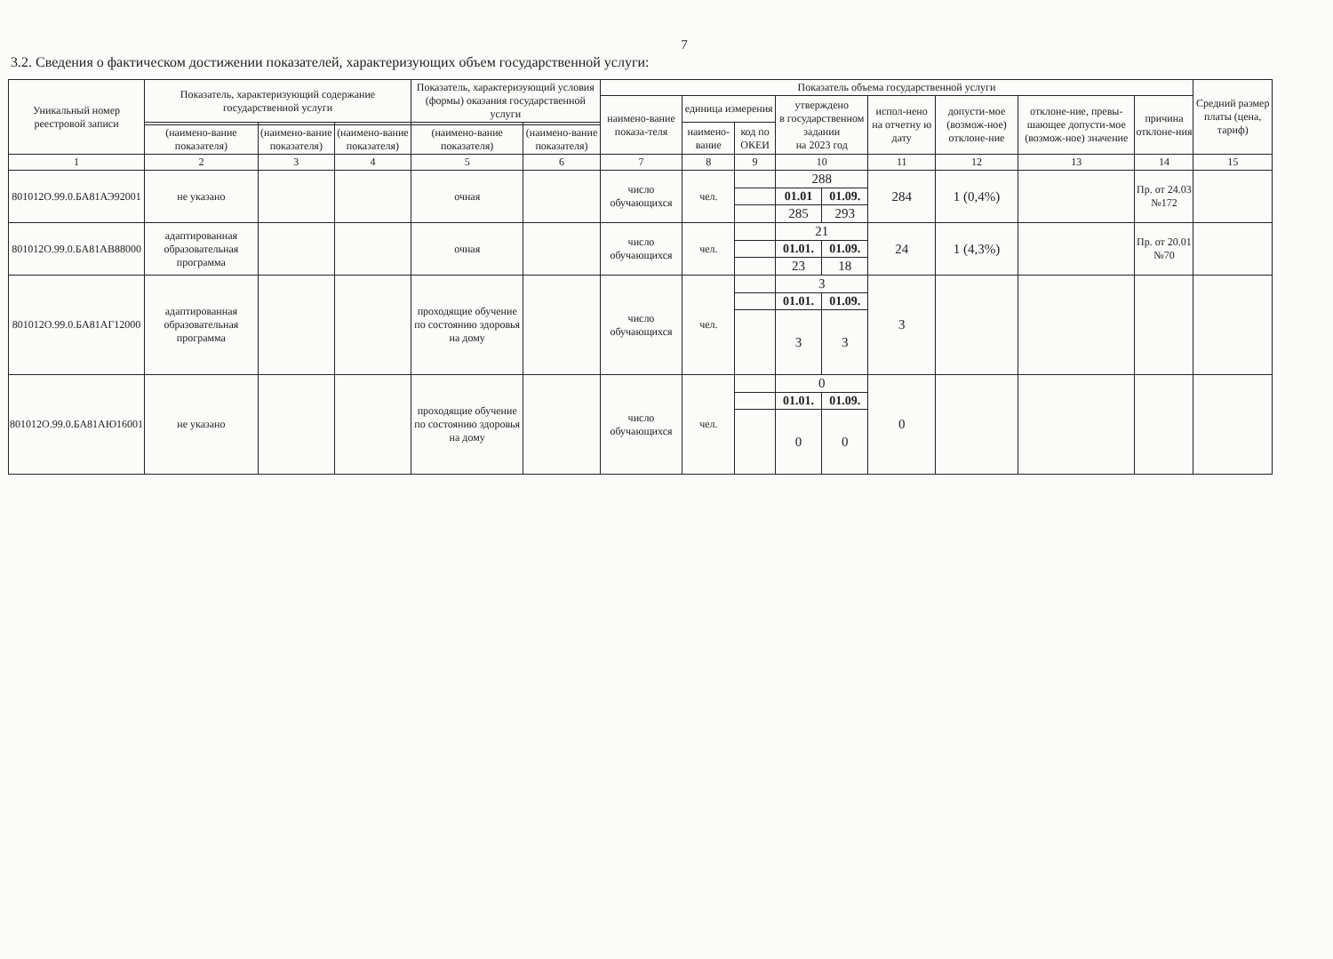7
3.2. Сведения о фактическом достижении показателей, характеризующих объем государственной услуги:
| Уникальный номер реестровой записи | Показатель, характеризующий содержание государственной услуги | | | Показатель, характеризующий условия (формы) оказания государственной услуги | | Показатель объема государственной услуги | | | | | | | | | Средний размер платы (цена, тариф) |
| --- | --- | --- | --- | --- | --- | --- | --- | --- | --- | --- | --- | --- | --- | --- | --- |
| | | | | | | наимено-вание показа-теля | единица измерения | | утверждено в государственном задании на 2023 год | | испол-нено на отчетну ю дату | допусти-мое (возмож-ное) отклоне-ние | отклоне-ние, превы-шающее допусти-мое (возмож-ное) значение | причина отклоне-ния | |
| | | | | | | | наимено-вание | код по ОКЕИ | | | | | | | |
| | (наимено-вание показателя) | (наимено-вание показателя) | (наимено-вание показателя) | (наимено-вание показателя) | (наимено-вание показателя) | | | | | | | | | | |
| 1 | 2 | 3 | 4 | 5 | 6 | 7 | 8 | 9 | 10 | | 11 | 12 | 13 | 14 | 15 |
| 801012О.99.0.БА81АЭ92001 | не указано | | | очная | | число обучающихся | чел. | | 288 | | 284 | 1 (0,4%) | | Пр. от 24.03 №172 | |
| | | | | | | | | | 01.01 | 01.09. | | | | | |
| | | | | | | | | | 285 | 293 | | | | | |
| 801012О.99.0.БА81АВ88000 | адаптированная образовательная программа | | | очная | | число обучающихся | чел. | | 21 | | 24 | 1 (4,3%) | | Пр. от 20.01 №70 | |
| | | | | | | | | | 01.01. | 01.09. | | | | | |
| | | | | | | | | | 23 | 18 | | | | | |
| 801012О.99.0.БА81АГ12000 | адаптированная образовательная программа | | | проходящие обучение по состоянию здоровья на дому | | число обучающихся | чел. | | 3 | | 3 | | | | |
| | | | | | | | | | 01.01. | 01.09. | | | | | |
| | | | | | | | | | 3 | 3 | | | | | |
| 801012О.99.0.БА81АЮ16001 | не указано | | | проходящие обучение по состоянию здоровья на дому | | число обучающихся | чел. | | 0 | | 0 | | | | |
| | | | | | | | | | 01.01. | 01.09. | | | | | |
| | | | | | | | | | 0 | 0 | | | | | |